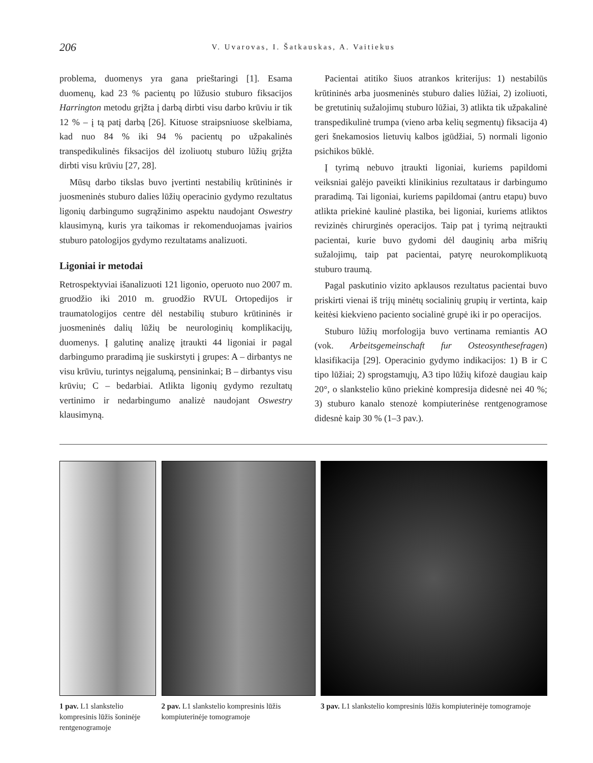206
V. Uvarovas, I. Šatkauskas, A. Vaitiekus
problema, duomenys yra gana prieštaringi [1]. Esama duomenų, kad 23 % pacientų po lūžusio stuburo fiksacijos Harrington metodu grįžta į darbą dirbti visu darbo krūviu ir tik 12 % – į tą patį darbą [26]. Kituose straipsniuose skelbiama, kad nuo 84 % iki 94 % pacientų po užpakalinės transpedikulinės fiksacijos dėl izoliuotų stuburo lūžių grįžta dirbti visu krūviu [27, 28].
Mūsų darbo tikslas buvo įvertinti nestabilių krūtininės ir juosmeninės stuburo dalies lūžių operacinio gydymo rezultatus ligonių darbingumo sugrąžinimo aspektu naudojant Oswestry klausimyną, kuris yra taikomas ir rekomenduojamas įvairios stuburo patologijos gydymo rezultatams analizuoti.
Ligoniai ir metodai
Retrospektyviai išanalizuoti 121 ligonio, operuoto nuo 2007 m. gruodžio iki 2010 m. gruodžio RVUL Ortopedijos ir traumatologijos centre dėl nestabilių stuburo krūtininės ir juosmeninės dalių lūžių be neurologinių komplikacijų, duomenys. Į galutinę analizę įtraukti 44 ligoniai ir pagal darbingumo praradimą jie suskirstyti į grupes: A – dirbantys ne visu krūviu, turintys neįgalumą, pensininkai; B – dirbantys visu krūviu; C – bedarbiai. Atlikta ligonių gydymo rezultatų vertinimo ir nedarbingumo analizė naudojant Oswestry klausimyną.
Pacientai atitiko šiuos atrankos kriterijus: 1) nestabilūs krūtininės arba juosmeninės stuburo dalies lūžiai, 2) izoliuoti, be gretutinių sužalojimų stuburo lūžiai, 3) atlikta tik užpakalinė transpedikulinė trumpa (vieno arba kelių segmentų) fiksacija 4) geri šnekamosios lietuvių kalbos įgūdžiai, 5) normali ligonio psichikos būklė.
Į tyrimą nebuvo įtraukti ligoniai, kuriems papildomi veiksniai galėjo paveikti klinikinius rezultataus ir darbingumo praradimą. Tai ligoniai, kuriems papildomai (antru etapu) buvo atlikta priekinė kaulinė plastika, bei ligoniai, kuriems atliktos revizinės chirurginės operacijos. Taip pat į tyrimą neįtraukti pacientai, kurie buvo gydomi dėl dauginių arba mišrių sužalojimų, taip pat pacientai, patyrę neurokomplikuotą stuburo traumą.
Pagal paskutinio vizito apklausos rezultatus pacientai buvo priskirti vienai iš trijų minėtų socialinių grupių ir vertinta, kaip keitėsi kiekvieno paciento socialinė grupė iki ir po operacijos.
Stuburo lūžių morfologija buvo vertinama remiantis AO (vok. Arbeitsgemeinschaft fur Osteosynthesefragen) klasifikacija [29]. Operacinio gydymo indikacijos: 1) B ir C tipo lūžiai; 2) sprogstamųjų, A3 tipo lūžių kifozė daugiau kaip 20°, o slankstelio kūno priekinė kompresija didesnė nei 40 %; 3) stuburo kanalo stenozė kompiuterinėse rentgenogramose didesnė kaip 30 % (1–3 pav.).
1 pav. L1 slankstelio kompresinis lūžis šoninėje rentgenogramoje
2 pav. L1 slankstelio kompresinis lūžis kompiuterinėje tomogramoje
3 pav. L1 slankstelio kompresinis lūžis kompiuterinėje tomogramoje